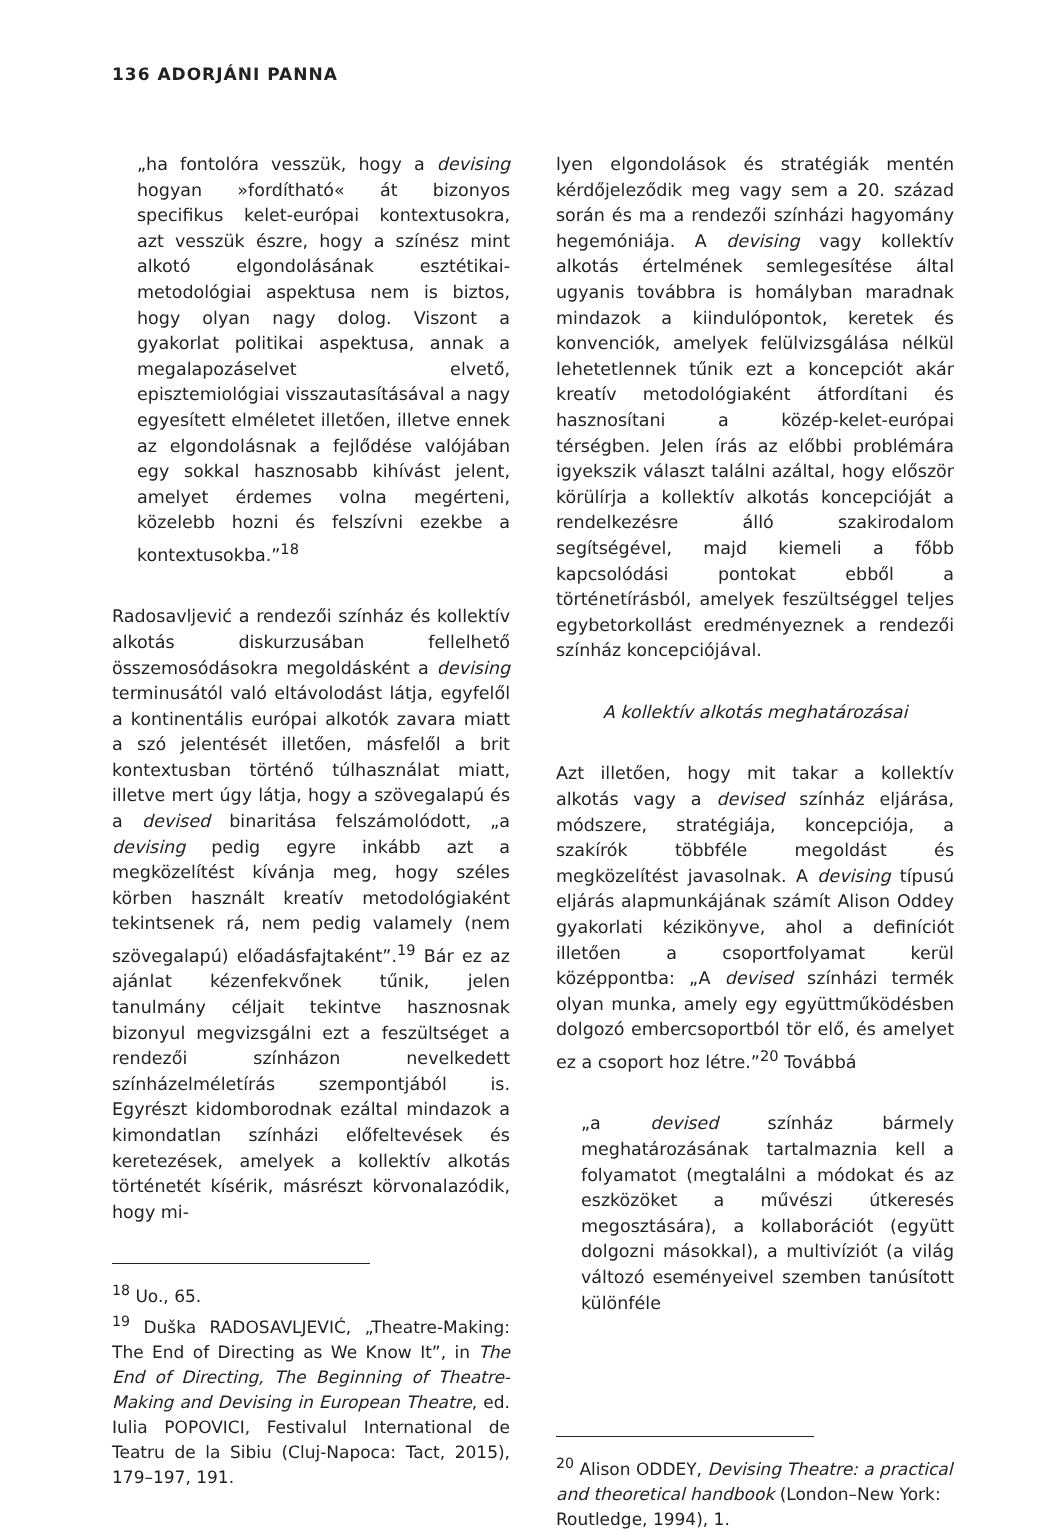136 ADORJÁNI PANNA
„ha fontolóra vesszük, hogy a devising hogyan »fordítható« át bizonyos specifikus kelet-európai kontextusokra, azt vesszük észre, hogy a színész mint alkotó elgondolásának esztétikai-metodológiai aspektusa nem is biztos, hogy olyan nagy dolog. Viszont a gyakorlat politikai aspektusa, annak a megalapozáselvet elvető, episztemiológiai visszautasításával a nagy egyesített elméletet illetően, illetve ennek az elgondolásnak a fejlődése valójában egy sokkal hasznosabb kihívást jelent, amelyet érdemes volna megérteni, közelebb hozni és felszívni ezekbe a kontextusokba.”<sup>18</sup>
Radosavljević a rendezői színház és kollektív alkotás diskurzusában fellelhető összemosódásokra megoldásként a devising terminusától való eltávolodást látja, egyfelől a kontinentális európai alkotók zavara miatt a szó jelentését illetően, másfelől a brit kontextusban történő túlhasználat miatt, illetve mert úgy látja, hogy a szövegalapú és a devised binaritása felszámolódott, „a devising pedig egyre inkább azt a megközelítést kívánja meg, hogy széles körben használt kreatív metodológiaként tekintsenek rá, nem pedig valamely (nem szövegalapú) előadásfajtaként”.<sup>19</sup> Bár ez az ajánlat kézenfekvőnek tűnik, jelen tanulmány céljait tekintve hasznosnak bizonyul megvizsgálni ezt a feszültséget a rendezői színházon nevelkedett színházelméletírás szempontjából is. Egyrészt kidomborodnak ezáltal mindazok a kimondatlan színházi előfeltevések és keretezések, amelyek a kollektív alkotás történetét kísérik, másrészt körvonalazódik, hogy mi-
<sup>18</sup> Uo., 65.
<sup>19</sup> Duška RADOSAVLJEVIĆ, „Theatre-Making: The End of Directing as We Know It”, in The End of Directing, The Beginning of Theatre-Making and Devising in European Theatre, ed. Iulia POPOVICI, Festivalul International de Teatru de la Sibiu (Cluj-Napoca: Tact, 2015), 179–197, 191.
lyen elgondolások és stratégiák mentén kérdőjeleződik meg vagy sem a 20. század során és ma a rendezői színházi hagyomány hegemóniája. A devising vagy kollektív alkotás értelmének semlegesítése által ugyanis továbbra is homályban maradnak mindazok a kiindulópontok, keretek és konvenciók, amelyek felülvizsgálása nélkül lehetetlennek tűnik ezt a koncepciót akár kreatív metodológiaként átfordítani és hasznosítani a közép-kelet-európai térségben. Jelen írás az előbbi problémára igyekszik választ találni azáltal, hogy először körülírja a kollektív alkotás koncepcióját a rendelkezésre álló szakirodalom segítségével, majd kiemeli a főbb kapcsolódási pontokat ebből a történetírásból, amelyek feszültséggel teljes egybetorkollást eredményeznek a rendezői színház koncepciójával.
A kollektív alkotás meghatározásai
Azt illetően, hogy mit takar a kollektív alkotás vagy a devised színház eljárása, módszere, stratégiája, koncepciója, a szakírók többféle megoldást és megközelítést javasolnak. A devising típusú eljárás alapmunkájának számít Alison Oddey gyakorlati kézikönyve, ahol a definíciót illetően a csoportfolyamat kerül középpontba: „A devised színházi termék olyan munka, amely egy együttműködésben dolgozó embercsoportból tör elő, és amelyet ez a csoport hoz létre.”<sup>20</sup> Továbbá
„a devised színház bármely meghatározásának tartalmaznia kell a folyamatot (megtalálni a módokat és az eszközöket a művészi útkeresés megosztására), a kollaborációt (együtt dolgozni másokkal), a multivíziót (a világ változó eseményeivel szemben tanúsított különféle
<sup>20</sup> Alison ODDEY, Devising Theatre: a practical and theoretical handbook (London–New York: Routledge, 1994), 1.